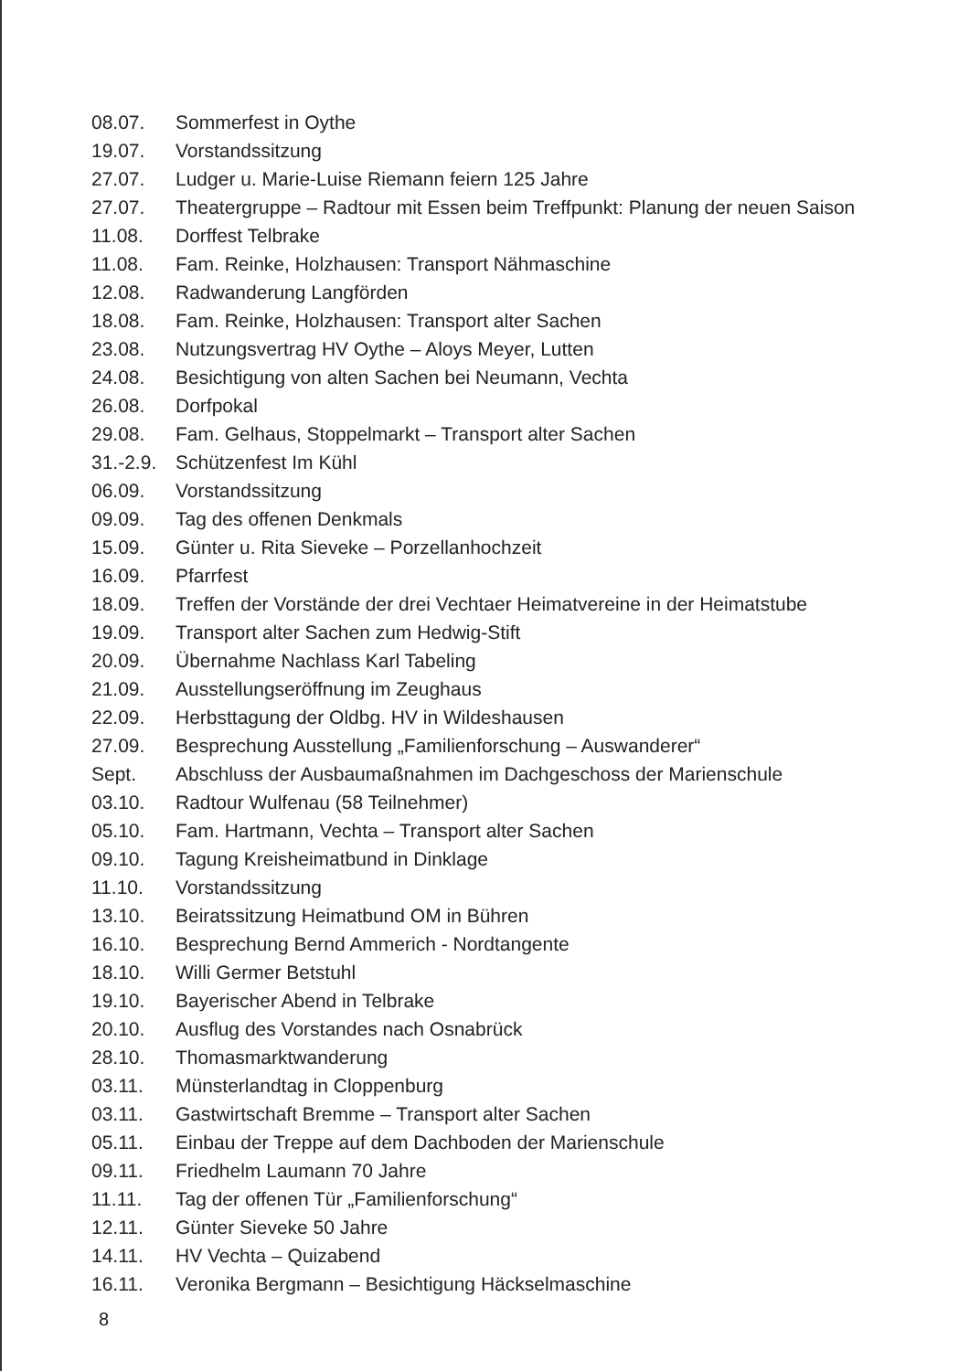08.07. Sommerfest in Oythe
19.07. Vorstandssitzung
27.07. Ludger u. Marie-Luise Riemann feiern 125 Jahre
27.07. Theatergruppe – Radtour mit Essen beim Treffpunkt: Planung der neuen Saison
11.08. Dorffest Telbrake
11.08. Fam. Reinke, Holzhausen: Transport Nähmaschine
12.08. Radwanderung Langförden
18.08. Fam. Reinke, Holzhausen: Transport alter Sachen
23.08. Nutzungsvertrag HV Oythe – Aloys Meyer, Lutten
24.08. Besichtigung von alten Sachen bei Neumann, Vechta
26.08. Dorfpokal
29.08. Fam. Gelhaus, Stoppelmarkt – Transport alter Sachen
31.-2.9. Schützenfest Im Kühl
06.09. Vorstandssitzung
09.09. Tag des offenen Denkmals
15.09. Günter u. Rita Sieveke – Porzellanhochzeit
16.09. Pfarrfest
18.09. Treffen der Vorstände der drei Vechtaer Heimatvereine in der Heimatstube
19.09. Transport alter Sachen zum Hedwig-Stift
20.09. Übernahme Nachlass Karl Tabeling
21.09. Ausstellungseröffnung im Zeughaus
22.09. Herbsttagung der Oldbg. HV in Wildeshausen
27.09. Besprechung Ausstellung „Familienforschung – Auswanderer“
Sept. Abschluss der Ausbaumaßnahmen im Dachgeschoss der Marienschule
03.10. Radtour Wulfenau (58 Teilnehmer)
05.10. Fam. Hartmann, Vechta – Transport alter Sachen
09.10. Tagung Kreisheimatbund in Dinklage
11.10. Vorstandssitzung
13.10. Beiratssitzung Heimatbund OM in Bühren
16.10. Besprechung Bernd Ammerich - Nordtangente
18.10. Willi Germer Betstuhl
19.10. Bayerischer Abend in Telbrake
20.10. Ausflug des Vorstandes nach Osnabrück
28.10. Thomasmarktwanderung
03.11. Münsterlandtag in Cloppenburg
03.11. Gastwirtschaft Bremme – Transport alter Sachen
05.11. Einbau der Treppe auf dem Dachboden der Marienschule
09.11. Friedhelm Laumann 70 Jahre
11.11. Tag der offenen Tür „Familienforschung“
12.11. Günter Sieveke 50 Jahre
14.11. HV Vechta – Quizabend
16.11. Veronika Bergmann – Besichtigung Häckselmaschine
8